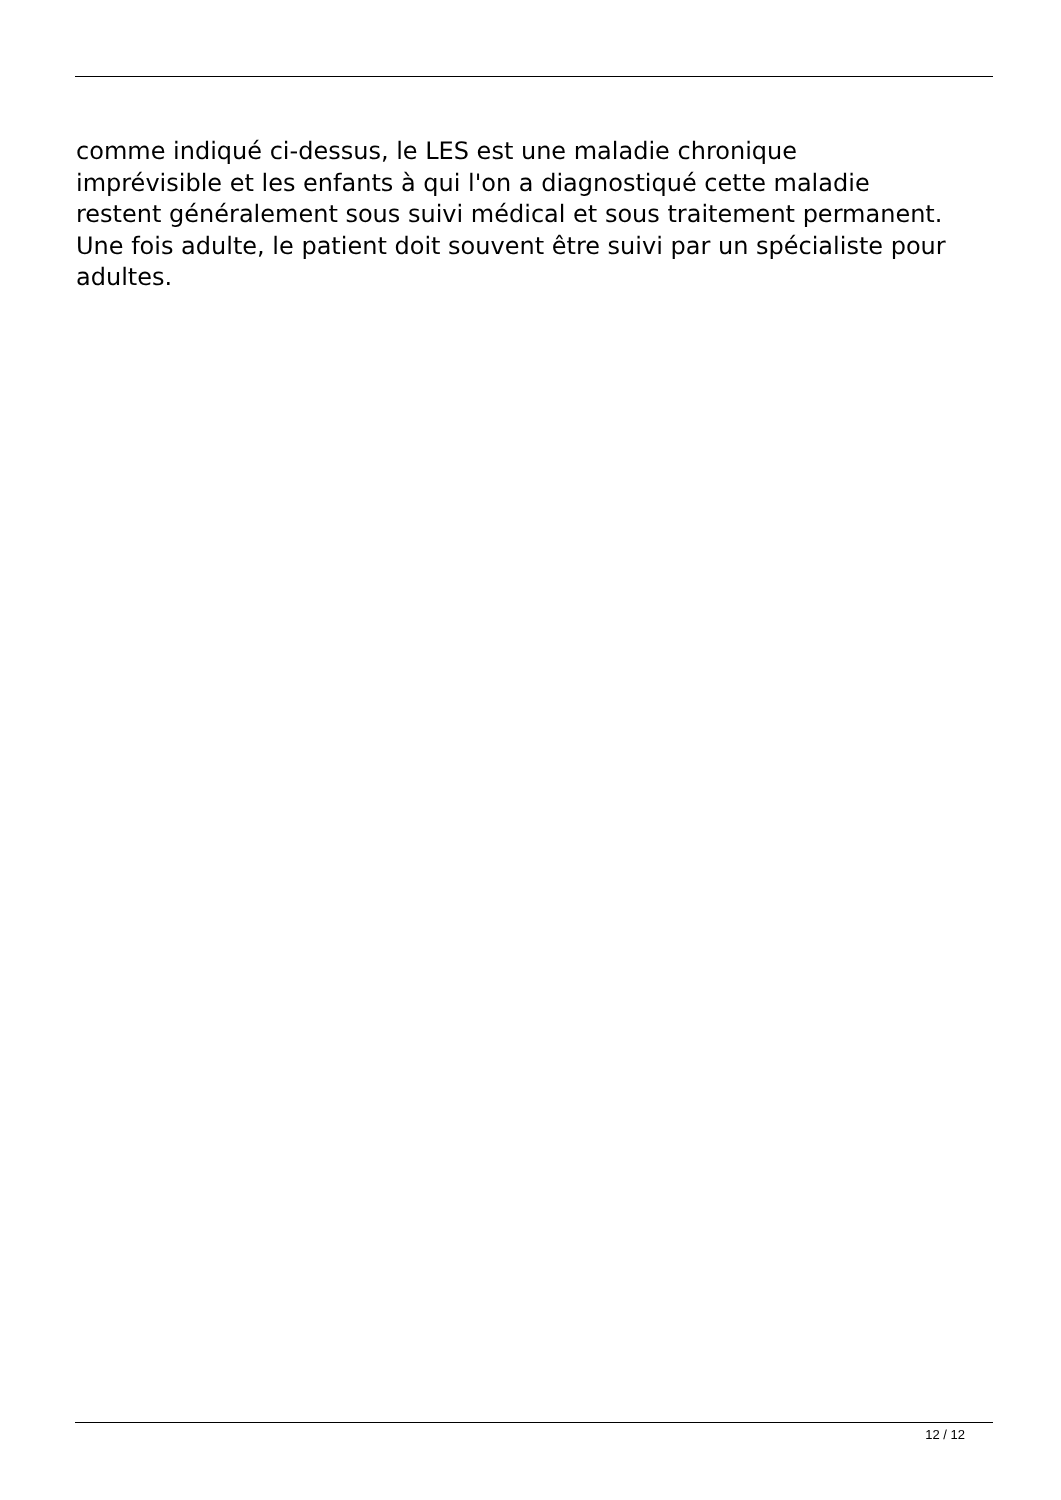comme indiqué ci-dessus, le LES est une maladie chronique
imprévisible et les enfants à qui l'on a diagnostiqué cette maladie
restent généralement sous suivi médical et sous traitement permanent.
Une fois adulte, le patient doit souvent être suivi par un spécialiste pour
adultes.
12 / 12